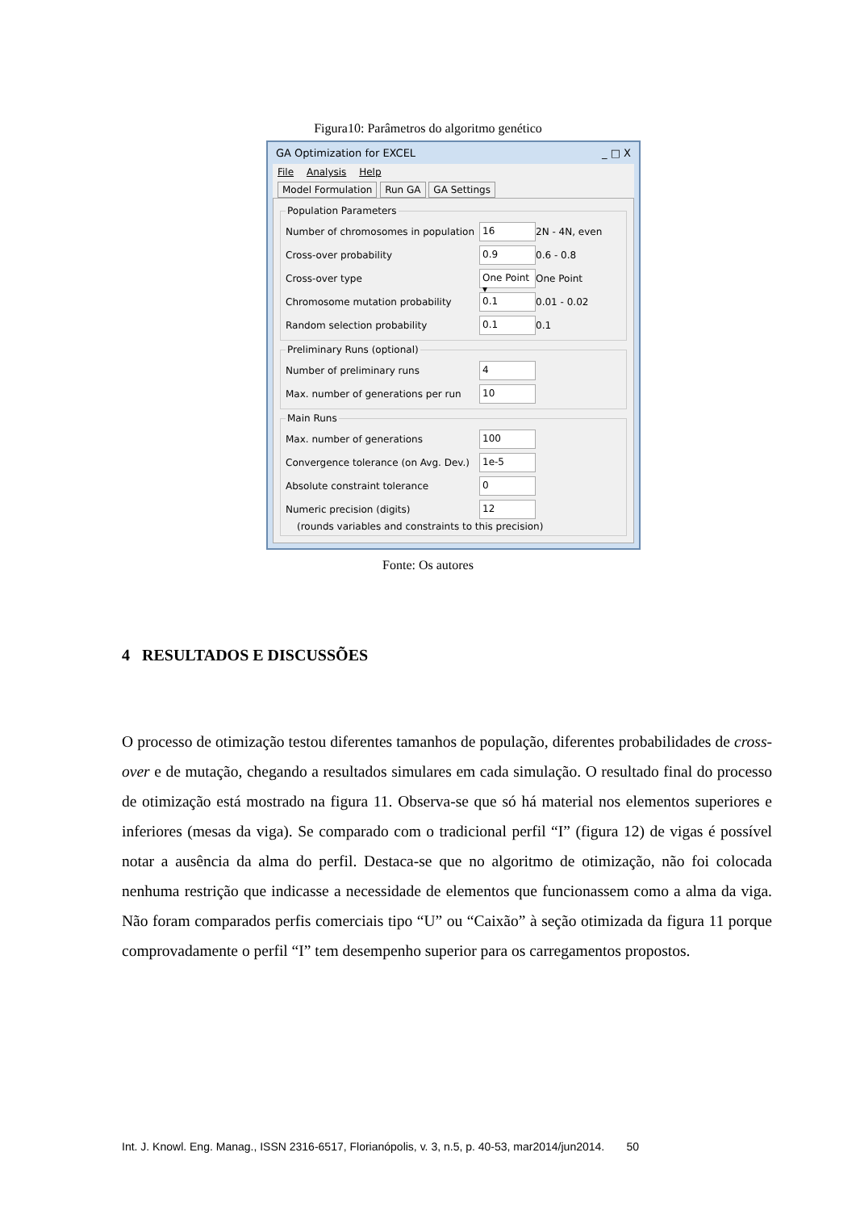Figura10: Parâmetros do algoritmo genético
GA Optimization for EXCEL _ □ X
File Analysis Help
Model Formulation Run GA GA Settings
Population Parameters
Number of chromosomes in population 16 2N - 4N, even
Cross-over probability 0.9 0.6 - 0.8
Cross-over type One Point ▾ One Point
Chromosome mutation probability 0.1 0.01 - 0.02
Random selection probability 0.1 0.1
Preliminary Runs (optional)
Number of preliminary runs 4
Max. number of generations per run 10
Main Runs
Max. number of generations 100
Convergence tolerance (on Avg. Dev.) 1e-5
Absolute constraint tolerance 0
Numeric precision (digits) 12
(rounds variables and constraints to this precision)
Fonte: Os autores
4 RESULTADOS E DISCUSSÕES
O processo de otimização testou diferentes tamanhos de população, diferentes probabilidades de cross-over e de mutação, chegando a resultados simulares em cada simulação. O resultado final do processo de otimização está mostrado na figura 11. Observa-se que só há material nos elementos superiores e inferiores (mesas da viga). Se comparado com o tradicional perfil “I” (figura 12) de vigas é possível notar a ausência da alma do perfil. Destaca-se que no algoritmo de otimização, não foi colocada nenhuma restrição que indicasse a necessidade de elementos que funcionassem como a alma da viga. Não foram comparados perfis comerciais tipo “U” ou “Caixão” à seção otimizada da figura 11 porque comprovadamente o perfil “I” tem desempenho superior para os carregamentos propostos.
Int. J. Knowl. Eng. Manag., ISSN 2316-6517, Florianópolis, v. 3, n.5, p. 40-53, mar2014/jun2014. 50